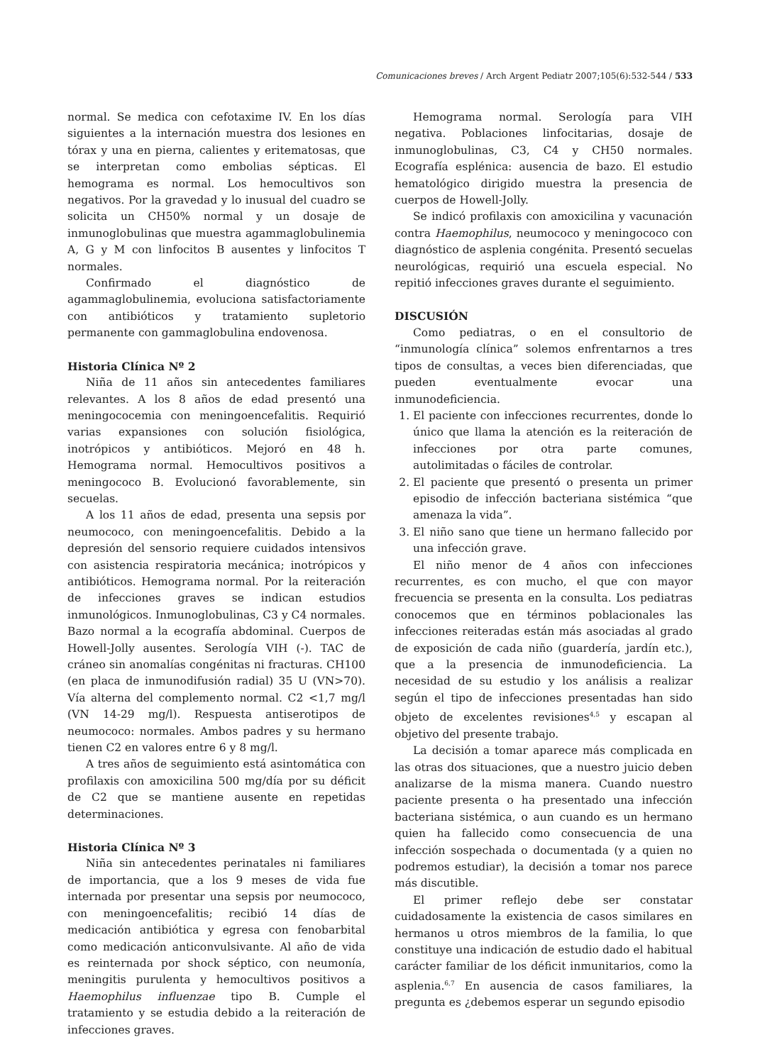Comunicaciones breves / Arch Argent Pediatr 2007;105(6):532-544 / 533
normal. Se medica con cefotaxime IV. En los días siguientes a la internación muestra dos lesiones en tórax y una en pierna, calientes y eritematosas, que se interpretan como embolias sépticas. El hemograma es normal. Los hemocultivos son negativos. Por la gravedad y lo inusual del cuadro se solicita un CH50% normal y un dosaje de inmunoglobulinas que muestra agammaglobulinemia A, G y M con linfocitos B ausentes y linfocitos T normales.
Confirmado el diagnóstico de agammaglobulinemia, evoluciona satisfactoriamente con antibióticos y tratamiento supletorio permanente con gammaglobulina endovenosa.
Historia Clínica Nº 2
Niña de 11 años sin antecedentes familiares relevantes. A los 8 años de edad presentó una meningococemia con meningoencefalitis. Requirió varias expansiones con solución fisiológica, inotrópicos y antibióticos. Mejoró en 48 h. Hemograma normal. Hemocultivos positivos a meningococo B. Evolucionó favorablemente, sin secuelas.
A los 11 años de edad, presenta una sepsis por neumococo, con meningoencefalitis. Debido a la depresión del sensorio requiere cuidados intensivos con asistencia respiratoria mecánica; inotrópicos y antibióticos. Hemograma normal. Por la reiteración de infecciones graves se indican estudios inmunológicos. Inmunoglobulinas, C3 y C4 normales. Bazo normal a la ecografía abdominal. Cuerpos de Howell-Jolly ausentes. Serología VIH (-). TAC de cráneo sin anomalías congénitas ni fracturas. CH100 (en placa de inmunodifusión radial) 35 U (VN>70). Vía alterna del complemento normal. C2 <1,7 mg/l (VN 14-29 mg/l). Respuesta antiserotipos de neumococo: normales. Ambos padres y su hermano tienen C2 en valores entre 6 y 8 mg/l.
A tres años de seguimiento está asintomática con profilaxis con amoxicilina 500 mg/día por su déficit de C2 que se mantiene ausente en repetidas determinaciones.
Historia Clínica Nº 3
Niña sin antecedentes perinatales ni familiares de importancia, que a los 9 meses de vida fue internada por presentar una sepsis por neumococo, con meningoencefalitis; recibió 14 días de medicación antibiótica y egresa con fenobarbital como medicación anticonvulsivante. Al año de vida es reinternada por shock séptico, con neumonía, meningitis purulenta y hemocultivos positivos a Haemophilus influenzae tipo B. Cumple el tratamiento y se estudia debido a la reiteración de infecciones graves.
Hemograma normal. Serología para VIH negativa. Poblaciones linfocitarias, dosaje de inmunoglobulinas, C3, C4 y CH50 normales. Ecografía esplénica: ausencia de bazo. El estudio hematológico dirigido muestra la presencia de cuerpos de Howell-Jolly.
Se indicó profilaxis con amoxicilina y vacunación contra Haemophilus, neumococo y meningococo con diagnóstico de asplenia congénita. Presentó secuelas neurológicas, requirió una escuela especial. No repitió infecciones graves durante el seguimiento.
DISCUSIÓN
Como pediatras, o en el consultorio de “inmunología clínica” solemos enfrentarnos a tres tipos de consultas, a veces bien diferenciadas, que pueden eventualmente evocar una inmunodeficiencia.
1. El paciente con infecciones recurrentes, donde lo único que llama la atención es la reiteración de infecciones por otra parte comunes, autolimitadas o fáciles de controlar.
2. El paciente que presentó o presenta un primer episodio de infección bacteriana sistémica “que amenaza la vida”.
3. El niño sano que tiene un hermano fallecido por una infección grave.
El niño menor de 4 años con infecciones recurrentes, es con mucho, el que con mayor frecuencia se presenta en la consulta. Los pediatras conocemos que en términos poblacionales las infecciones reiteradas están más asociadas al grado de exposición de cada niño (guardería, jardín etc.), que a la presencia de inmunodeficiencia. La necesidad de su estudio y los análisis a realizar según el tipo de infecciones presentadas han sido objeto de excelentes revisiones<sup>4,5</sup> y escapan al objetivo del presente trabajo.
La decisión a tomar aparece más complicada en las otras dos situaciones, que a nuestro juicio deben analizarse de la misma manera. Cuando nuestro paciente presenta o ha presentado una infección bacteriana sistémica, o aun cuando es un hermano quien ha fallecido como consecuencia de una infección sospechada o documentada (y a quien no podremos estudiar), la decisión a tomar nos parece más discutible.
El primer reflejo debe ser constatar cuidadosamente la existencia de casos similares en hermanos u otros miembros de la familia, lo que constituye una indicación de estudio dado el habitual carácter familiar de los déficit inmunitarios, como la asplenia.<sup>6,7</sup> En ausencia de casos familiares, la pregunta es ¿debemos esperar un segundo episodio